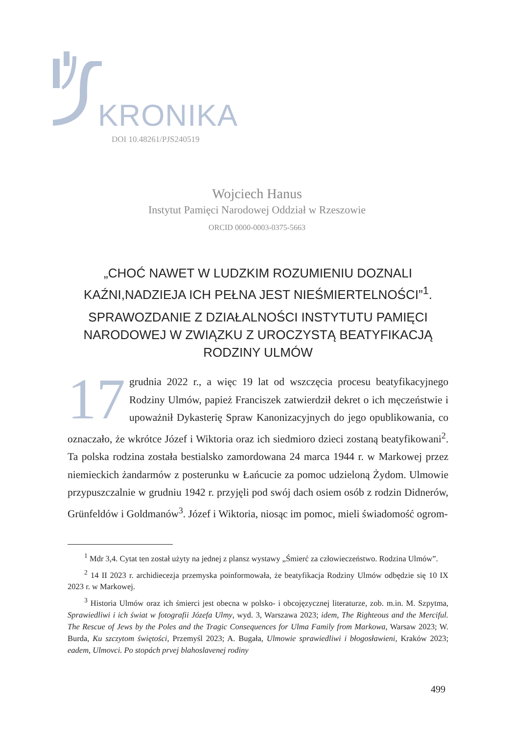KRONIKA
DOI 10.48261/PJS240519
Wojciech Hanus
Instytut Pamięci Narodowej Oddział w Rzeszowie
ORCID 0000-0003-0375-5663
„CHOĆ NAWET W LUDZKIM ROZUMIENIU DOZNALI KAŹNI,NADZIEJA ICH PEŁNA JEST NIEŚMIERTELNOŚCI”<sup>1</sup>.
SPRAWOZDANIE Z DZIAŁALNOŚCI INSTYTUTU PAMIĘCI NARODOWEJ W ZWIĄZKU Z UROCZYSTĄ BEATYFIKACJĄ RODZINY ULMÓW
17 grudnia 2022 r., a więc 19 lat od wszczęcia procesu beatyfikacyjnego Rodziny Ulmów, papież Franciszek zatwierdził dekret o ich męczeństwie i upoważnił Dykasterię Spraw Kanonizacyjnych do jego opublikowania, co oznaczało, że wkrótce Józef i Wiktoria oraz ich siedmioro dzieci zostaną beatyfikowani<sup>2</sup>. Ta polska rodzina została bestialsko zamordowana 24 marca 1944 r. w Markowej przez niemieckich żandarmów z posterunku w Łańcucie za pomoc udzieloną Żydom. Ulmowie przypuszczalnie w grudniu 1942 r. przyjęli pod swój dach osiem osób z rodzin Didnerów, Grünfeldów i Goldmanów<sup>3</sup>. Józef i Wiktoria, niosąc im pomoc, mieli świadomość ogrom-
<sup>1</sup> Mdr 3,4. Cytat ten został użyty na jednej z plansz wystawy „Śmierć za człowieczeństwo. Rodzina Ulmów”.
<sup>2</sup> 14 II 2023 r. archidiecezja przemyska poinformowała, że beatyfikacja Rodziny Ulmów odbędzie się 10 IX 2023 r. w Markowej.
<sup>3</sup> Historia Ulmów oraz ich śmierci jest obecna w polsko- i obcojęzycznej literaturze, zob. m.in. M. Szpytma, Sprawiedliwi i ich świat w fotografii Józefa Ulmy, wyd. 3, Warszawa 2023; idem, The Righteous and the Merciful. The Rescue of Jews by the Poles and the Tragic Consequences for Ulma Family from Markowa, Warsaw 2023; W. Burda, Ku szczytom świętości, Przemyśl 2023; A. Bugała, Ulmowie sprawiedliwi i błogosławieni, Kraków 2023; eadem, Ulmovci. Po stopách prvej blahoslavenej rodiny
499